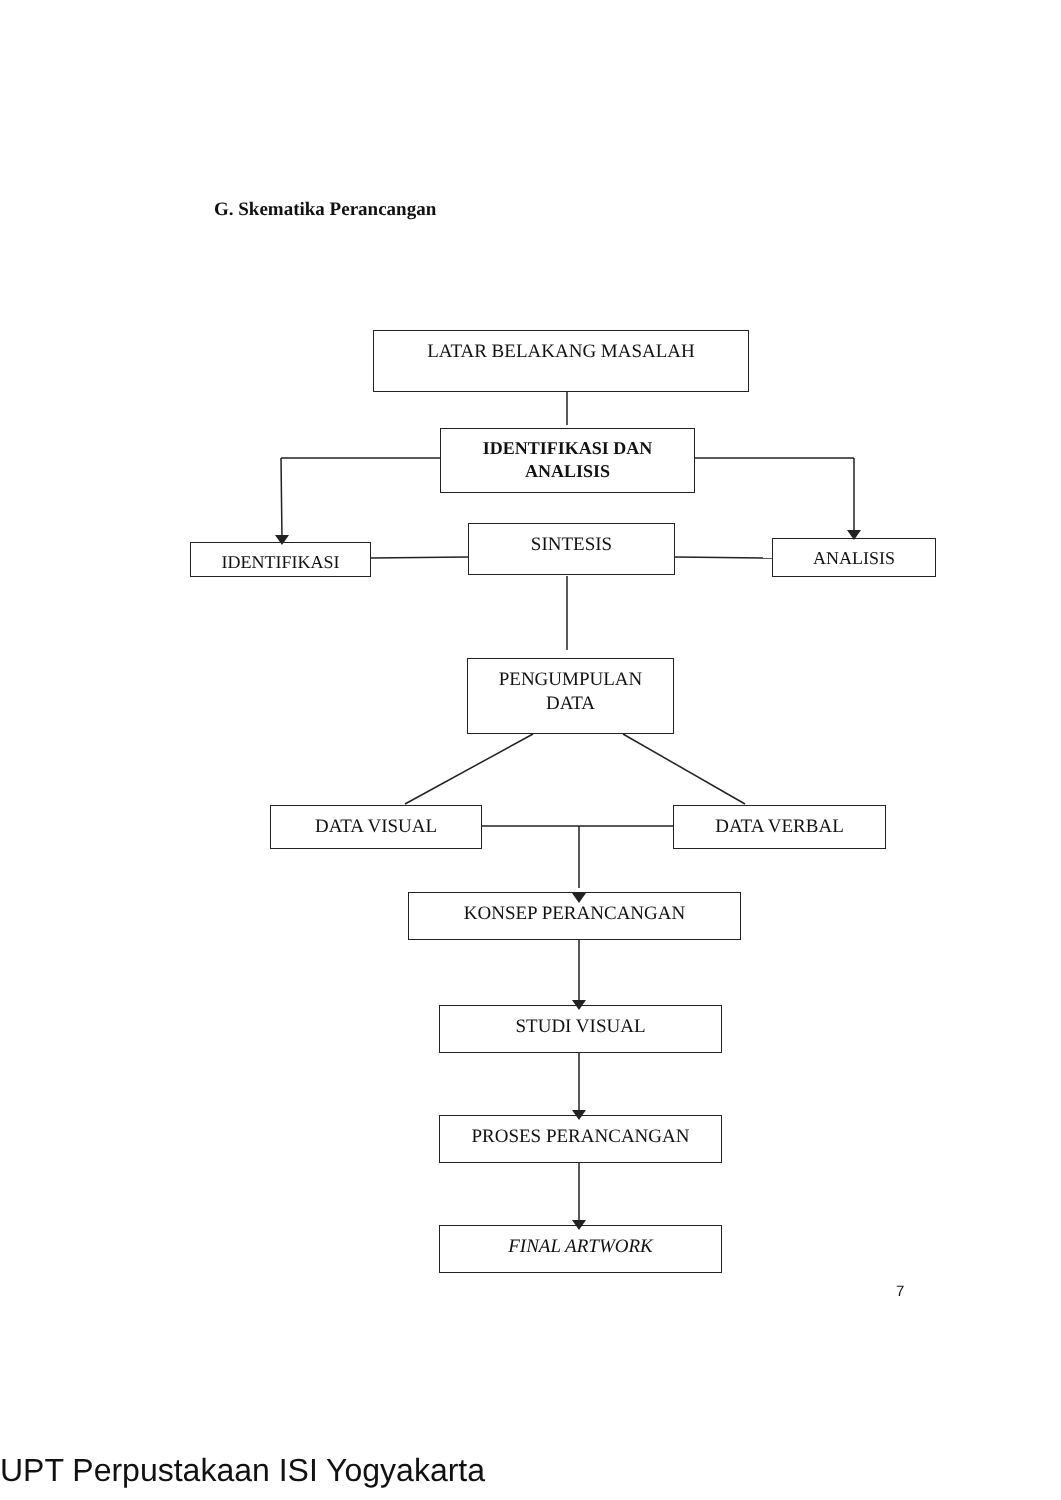G. Skematika Perancangan
LATAR BELAKANG MASALAH
IDENTIFIKASI DAN
ANALISIS
IDENTIFIKASI
SINTESIS
ANALISIS
PENGUMPULAN
DATA
DATA VISUAL DATA VERBAL
KONSEP PERANCANGAN
STUDI VISUAL
PROSES PERANCANGAN
FINAL ARTWORK
7
UPT Perpustakaan ISI Yogyakarta